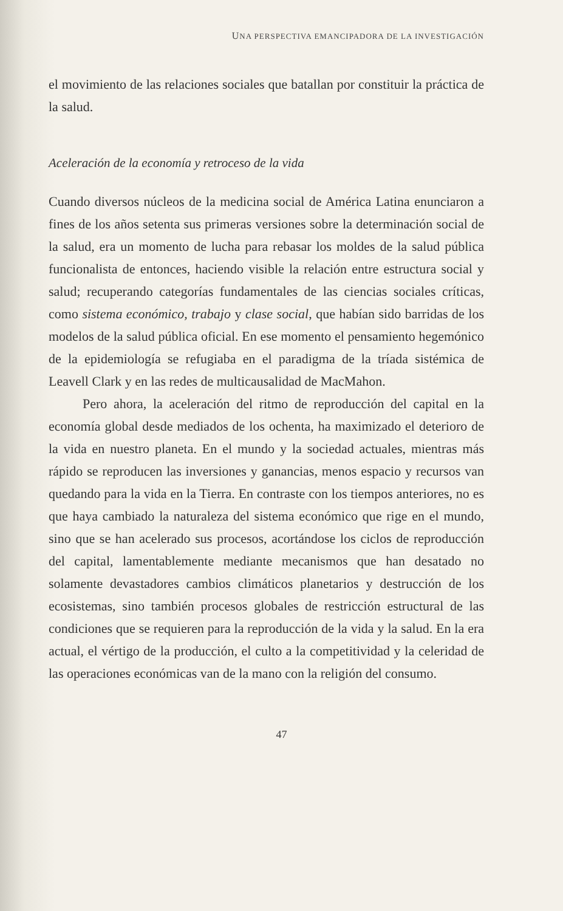UNA PERSPECTIVA EMANCIPADORA DE LA INVESTIGACIÓN
el movimiento de las relaciones sociales que batallan por constituir la práctica de la salud.
Aceleración de la economía y retroceso de la vida
Cuando diversos núcleos de la medicina social de América Latina enunciaron a fines de los años setenta sus primeras versiones sobre la determinación social de la salud, era un momento de lucha para rebasar los moldes de la salud pública funcionalista de entonces, haciendo visible la relación entre estructura social y salud; recuperando categorías fundamentales de las ciencias sociales críticas, como sistema económico, trabajo y clase social, que habían sido barridas de los modelos de la salud pública oficial. En ese momento el pensamiento hegemónico de la epidemiología se refugiaba en el paradigma de la tríada sistémica de Leavell Clark y en las redes de multicausalidad de MacMahon.
Pero ahora, la aceleración del ritmo de reproducción del capital en la economía global desde mediados de los ochenta, ha maximizado el deterioro de la vida en nuestro planeta. En el mundo y la sociedad actuales, mientras más rápido se reproducen las inversiones y ganancias, menos espacio y recursos van quedando para la vida en la Tierra. En contraste con los tiempos anteriores, no es que haya cambiado la naturaleza del sistema económico que rige en el mundo, sino que se han acelerado sus procesos, acortándose los ciclos de reproducción del capital, lamentablemente mediante mecanismos que han desatado no solamente devastadores cambios climáticos planetarios y destrucción de los ecosistemas, sino también procesos globales de restricción estructural de las condiciones que se requieren para la reproducción de la vida y la salud. En la era actual, el vértigo de la producción, el culto a la competitividad y la celeridad de las operaciones económicas van de la mano con la religión del consumo.
47